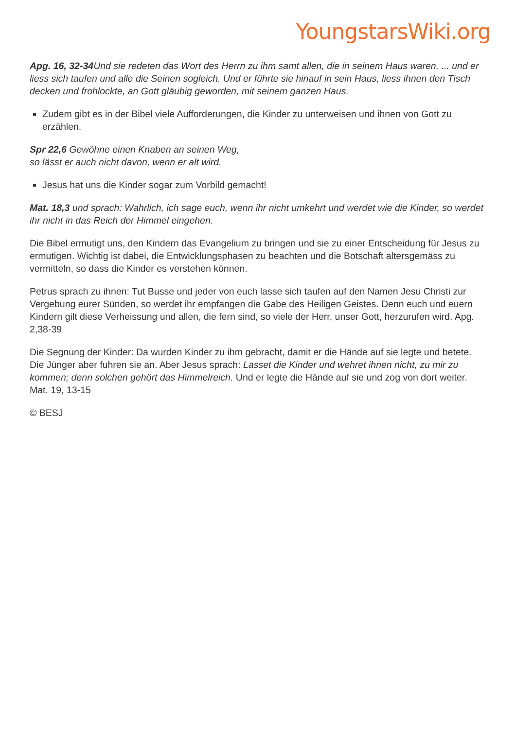YoungstarsWiki.org
Apg. 16, 32-34 Und sie redeten das Wort des Herrn zu ihm samt allen, die in seinem Haus waren. ... und er liess sich taufen und alle die Seinen sogleich. Und er führte sie hinauf in sein Haus, liess ihnen den Tisch decken und frohlockte, an Gott gläubig geworden, mit seinem ganzen Haus.
Zudem gibt es in der Bibel viele Aufforderungen, die Kinder zu unterweisen und ihnen von Gott zu erzählen.
Spr 22,6 Gewöhne einen Knaben an seinen Weg,
so lässt er auch nicht davon, wenn er alt wird.
Jesus hat uns die Kinder sogar zum Vorbild gemacht!
Mat. 18,3 und sprach: Wahrlich, ich sage euch, wenn ihr nicht umkehrt und werdet wie die Kinder, so werdet ihr nicht in das Reich der Himmel eingehen.
Die Bibel ermutigt uns, den Kindern das Evangelium zu bringen und sie zu einer Entscheidung für Jesus zu ermutigen. Wichtig ist dabei, die Entwicklungsphasen zu beachten und die Botschaft altersgemäss zu vermitteln, so dass die Kinder es verstehen können.
Petrus sprach zu ihnen: Tut Busse und jeder von euch lasse sich taufen auf den Namen Jesu Christi zur Vergebung eurer Sünden, so werdet ihr empfangen die Gabe des Heiligen Geistes. Denn euch und euern Kindern gilt diese Verheissung und allen, die fern sind, so viele der Herr, unser Gott, herzurufen wird. Apg. 2,38-39
Die Segnung der Kinder: Da wurden Kinder zu ihm gebracht, damit er die Hände auf sie legte und betete. Die Jünger aber fuhren sie an. Aber Jesus sprach: Lasset die Kinder und wehret ihnen nicht, zu mir zu kommen; denn solchen gehört das Himmelreich. Und er legte die Hände auf sie und zog von dort weiter. Mat. 19, 13-15
© BESJ